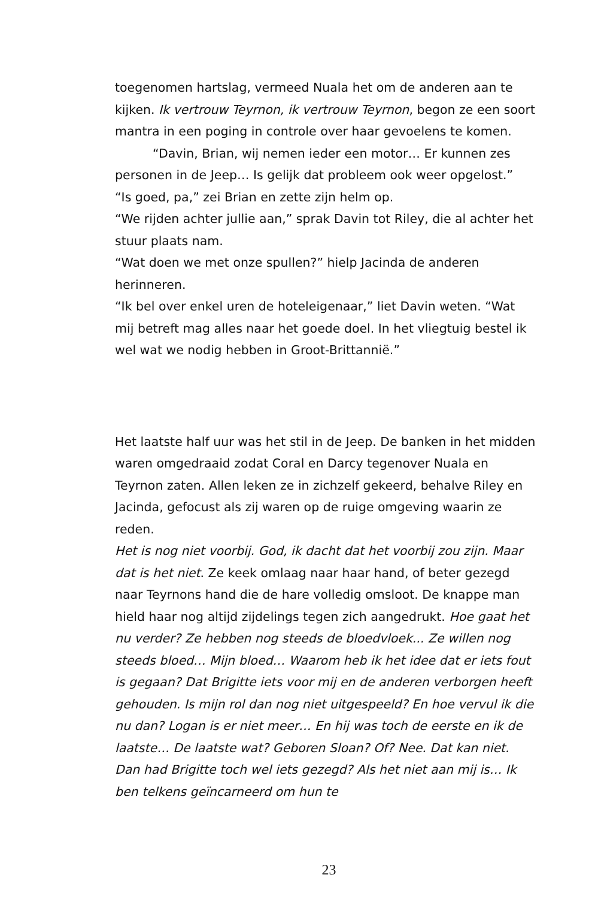toegenomen hartslag, vermeed Nuala het om de anderen aan te kijken. Ik vertrouw Teyrnon, ik vertrouw Teyrnon, begon ze een soort mantra in een poging in controle over haar gevoelens te komen.
“Davin, Brian, wij nemen ieder een motor… Er kunnen zes personen in de Jeep… Is gelijk dat probleem ook weer opgelost.”
“Is goed, pa,” zei Brian en zette zijn helm op.
“We rijden achter jullie aan,” sprak Davin tot Riley, die al achter het stuur plaats nam.
“Wat doen we met onze spullen?” hielp Jacinda de anderen herinneren.
“Ik bel over enkel uren de hoteleigenaar,” liet Davin weten. “Wat mij betreft mag alles naar het goede doel. In het vliegtuig bestel ik wel wat we nodig hebben in Groot-Brittannië.”
Het laatste half uur was het stil in de Jeep. De banken in het midden waren omgedraaid zodat Coral en Darcy tegenover Nuala en Teyrnon zaten. Allen leken ze in zichzelf gekeerd, behalve Riley en Jacinda, gefocust als zij waren op de ruige omgeving waarin ze reden.
Het is nog niet voorbij. God, ik dacht dat het voorbij zou zijn. Maar dat is het niet. Ze keek omlaag naar haar hand, of beter gezegd naar Teyrnons hand die de hare volledig omsloot. De knappe man hield haar nog altijd zijdelings tegen zich aangedrukt. Hoe gaat het nu verder? Ze hebben nog steeds de bloedvloek... Ze willen nog steeds bloed… Mijn bloed… Waarom heb ik het idee dat er iets fout is gegaan? Dat Brigitte iets voor mij en de anderen verborgen heeft gehouden. Is mijn rol dan nog niet uitgespeeld? En hoe vervul ik die nu dan? Logan is er niet meer… En hij was toch de eerste en ik de laatste… De laatste wat? Geboren Sloan? Of? Nee. Dat kan niet. Dan had Brigitte toch wel iets gezegd? Als het niet aan mij is… Ik ben telkens geïncarneerd om hun te
23